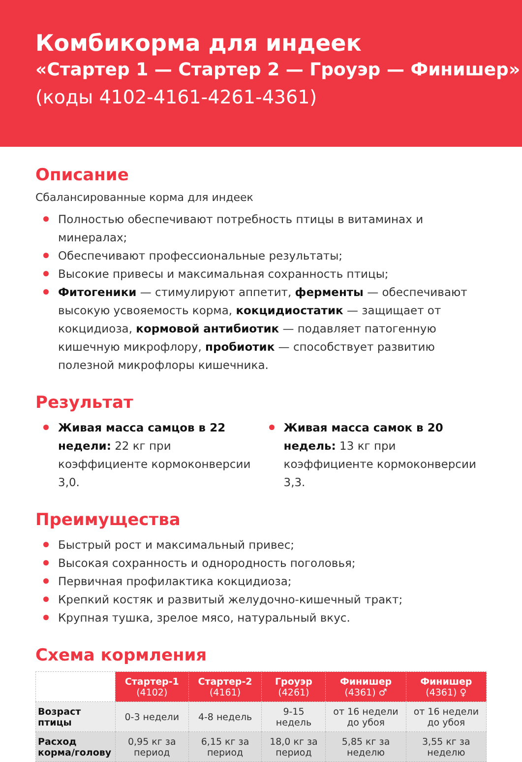Комбикорма для индеек
«Стартер 1 — Стартер 2 — Гроуэр — Финишер»
(коды 4102-4161-4261-4361)
Описание
Сбалансированные корма для индеек
Полностью обеспечивают потребность птицы в витаминах и минералах;
Обеспечивают профессиональные результаты;
Высокие привесы и максимальная сохранность птицы;
Фитогеники — стимулируют аппетит, ферменты — обеспечивают высокую усвояемость корма, кокцидиостатик — защищает от кокцидиоза, кормовой антибиотик — подавляет патогенную кишечную микрофлору, пробиотик — способствует развитию полезной микрофлоры кишечника.
Результат
Живая масса самцов в 22 недели: 22 кг при коэффициенте кормоконверсии 3,0.
Живая масса самок в 20 недель: 13 кг при коэффициенте кормоконверсии 3,3.
Преимущества
Быстрый рост и максимальный привес;
Высокая сохранность и однородность поголовья;
Первичная профилактика кокцидиоза;
Крепкий костяк и развитый желудочно-кишечный тракт;
Крупная тушка, зрелое мясо, натуральный вкус.
Схема кормления
| | Стартер-1 (4102) | Стартер-2 (4161) | Гроуэр (4261) | Финишер (4361) ♂ | Финишер (4361) ♀ |
| Возраст птицы | 0-3 недели | 4-8 недель | 9-15 недель | от 16 недели до убоя | от 16 недели до убоя |
| Расход корма/голову | 0,95 кг за период | 6,15 кг за период | 18,0 кг за период | 5,85 кг за неделю | 3,55 кг за неделю |